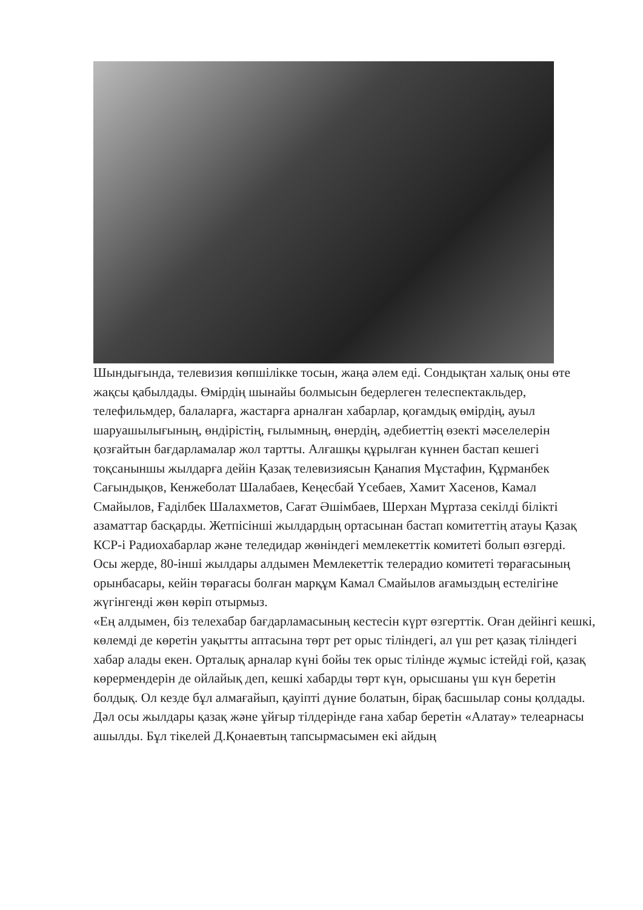Шындығында, телевизия көпшілікке тосын, жаңа әлем еді. Сондықтан халық оны өте жақсы қабылдады. Өмірдің шынайы болмысын бедерлеген телеспектакльдер, телефильмдер, балаларға, жастарға арналған хабарлар, қоғамдық өмірдің, ауыл шаруашылығының, өндірістің, ғылымның, өнердің, әдебиеттің өзекті мәселелерін қозғайтын бағдарламалар жол тартты. Алғашқы құрылған күннен бастап кешегі тоқсаныншы жылдарға дейін Қазақ телевизиясын Қанапия Мұстафин, Құрманбек Сағындықов, Кенжеболат Шалабаев, Кеңесбай Үсебаев, Хамит Хасенов, Камал Смайылов, Ғаділбек Шалахметов, Сағат Әшімбаев, Шерхан Мұртаза секілді білікті азаматтар басқарды. Жетпісінші жылдардың ортасынан бастап комитеттің атауы Қазақ КСР-і Радиохабарлар және теледидар жөніндегі мемлекеттік комитеті болып өзгерді.
Осы жерде, 80-інші жылдары алдымен Мемлекеттік телерадио комитеті төрағасының орынбасары, кейін төрағасы болған марқұм Камал Смайылов ағамыздың естелігіне жүгінгенді жөн көріп отырмыз.
«Ең алдымен, біз телехабар бағдарламасының кестесін күрт өзгерттік. Оған дейінгі кешкі, көлемді де көретін уақытты аптасына төрт рет орыс тіліндегі, ал үш рет қазақ тіліндегі хабар алады екен. Орталық арналар күні бойы тек орыс тілінде жұмыс істейді ғой, қазақ көрермендерін де ойлайық деп, кешкі хабарды төрт күн, орысшаны үш күн беретін болдық. Ол кезде бұл алмағайып, қауіпті дүние болатын, бірақ басшылар соны қолдады. Дәл осы жылдары қазақ және ұйғыр тілдерінде ғана хабар беретін «Алатау» телеарнасы ашылды. Бұл тікелей Д.Қонаевтың тапсырмасымен екі айдың